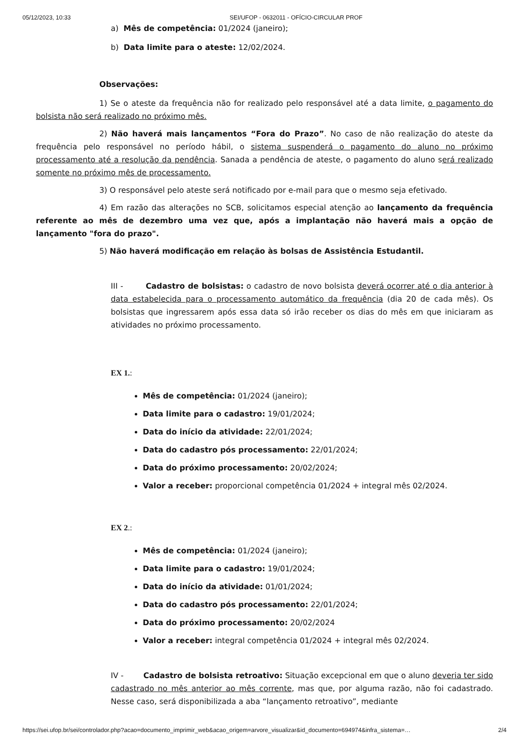05/12/2023, 10:33 SEI/UFOP - 0632011 - OFÍCIO-CIRCULAR PROF
a) Mês de competência: 01/2024 (janeiro);
b) Data limite para o ateste: 12/02/2024.
Observações:
1) Se o ateste da frequência não for realizado pelo responsável até a data limite, o pagamento do bolsista não será realizado no próximo mês.
2) Não haverá mais lançamentos “Fora do Prazo”. No caso de não realização do ateste da frequência pelo responsável no período hábil, o sistema suspenderá o pagamento do aluno no próximo processamento até a resolução da pendência. Sanada a pendência de ateste, o pagamento do aluno será realizado somente no próximo mês de processamento.
3) O responsável pelo ateste será notificado por e-mail para que o mesmo seja efetivado.
4) Em razão das alterações no SCB, solicitamos especial atenção ao lançamento da frequência referente ao mês de dezembro uma vez que, após a implantação não haverá mais a opção de lançamento "fora do prazo".
5) Não haverá modificação em relação às bolsas de Assistência Estudantil.
III - Cadastro de bolsistas: o cadastro de novo bolsista deverá ocorrer até o dia anterior à data estabelecida para o processamento automático da frequência (dia 20 de cada mês). Os bolsistas que ingressarem após essa data só irão receber os dias do mês em que iniciaram as atividades no próximo processamento.
EX 1.:
Mês de competência: 01/2024 (janeiro);
Data limite para o cadastro: 19/01/2024;
Data do início da atividade: 22/01/2024;
Data do cadastro pós processamento: 22/01/2024;
Data do próximo processamento: 20/02/2024;
Valor a receber: proporcional competência 01/2024 + integral mês 02/2024.
EX 2.:
Mês de competência: 01/2024 (janeiro);
Data limite para o cadastro: 19/01/2024;
Data do início da atividade: 01/01/2024;
Data do cadastro pós processamento: 22/01/2024;
Data do próximo processamento: 20/02/2024
Valor a receber: integral competência 01/2024 + integral mês 02/2024.
IV - Cadastro de bolsista retroativo: Situação excepcional em que o aluno deveria ter sido cadastrado no mês anterior ao mês corrente, mas que, por alguma razão, não foi cadastrado. Nesse caso, será disponibilizada a aba “lançamento retroativo”, mediante
https://sei.ufop.br/sei/controlador.php?acao=documento_imprimir_web&acao_origem=arvore_visualizar&id_documento=694974&infra_sistema=… 2/4